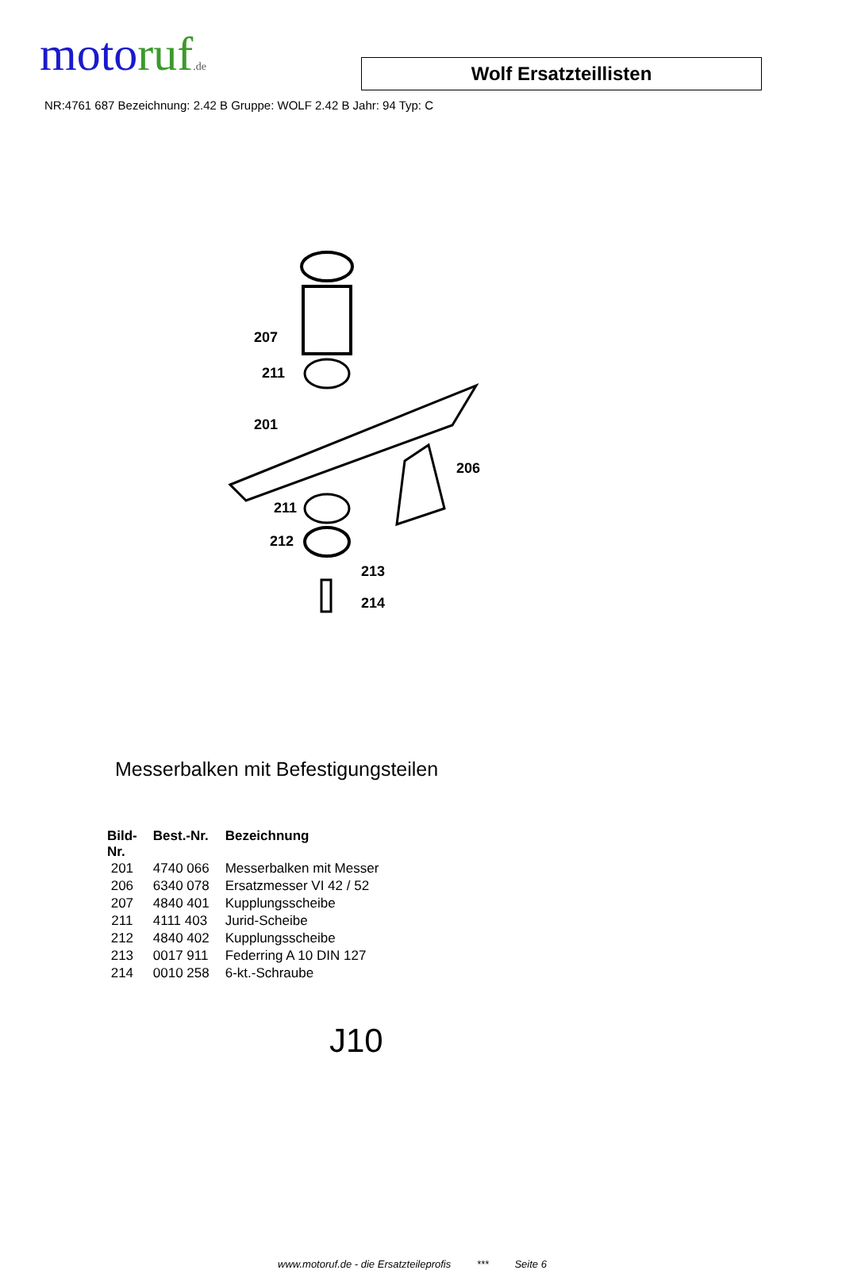motoruf.de
Wolf Ersatzteillisten
NR:4761 687 Bezeichnung: 2.42 B Gruppe: WOLF 2.42 B Jahr: 94 Typ: C
207
211
201
206
211
212
213
214
Messerbalken mit Befestigungsteilen
| Bild- Nr. | Best.-Nr. | Bezeichnung |
| --- | --- | --- |
| 201 | 4740 066 | Messerbalken mit Messer |
| 206 | 6340 078 | Ersatzmesser VI 42 / 52 |
| 207 | 4840 401 | Kupplungsscheibe |
| 211 | 4111 403 | Jurid-Scheibe |
| 212 | 4840 402 | Kupplungsscheibe |
| 213 | 0017 911 | Federring A 10 DIN 127 |
| 214 | 0010 258 | 6-kt.-Schraube |
J10
www.motoruf.de - die Ersatzteileprofis *** Seite 6